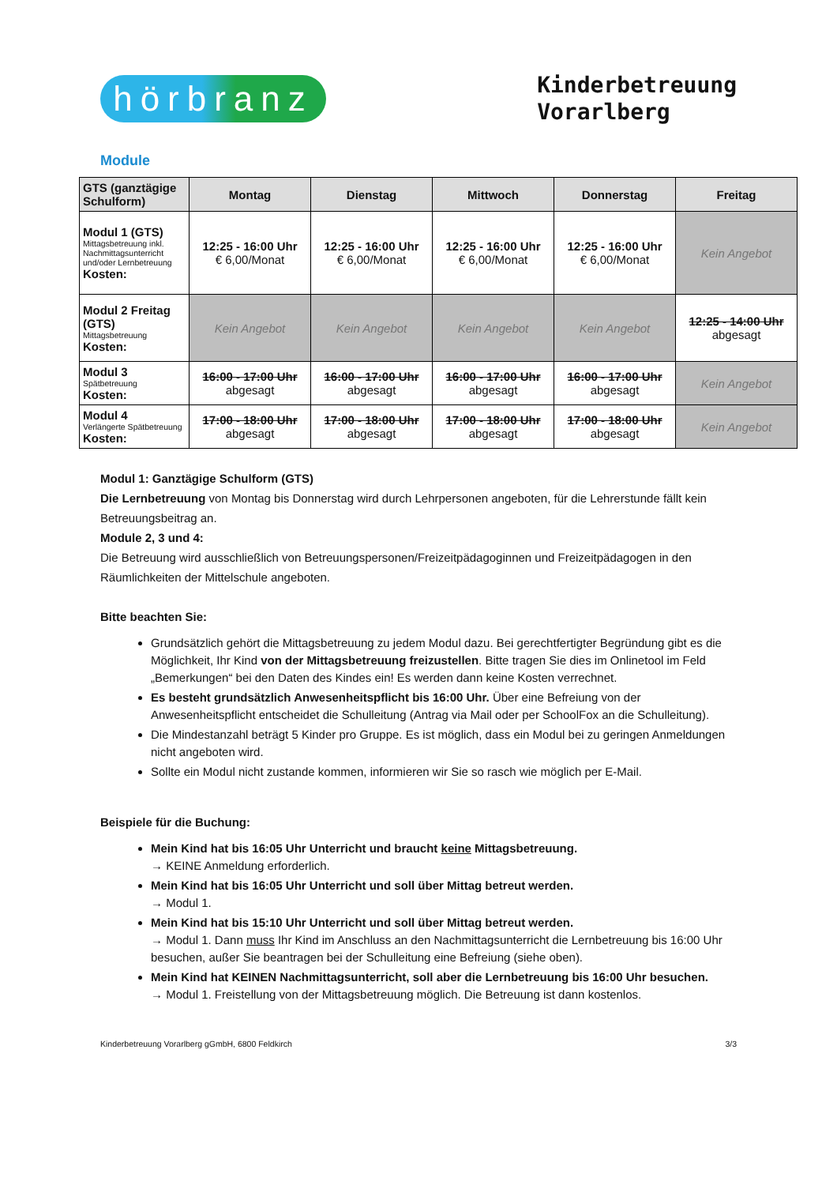hörbranz
Kinderbetreuung
Vorarlberg
Module
| GTS (ganztägige Schulform) | Montag | Dienstag | Mittwoch | Donnerstag | Freitag |
| --- | --- | --- | --- | --- | --- |
| Modul 1 (GTS) Mittagsbetreuung inkl. Nachmittagsunterricht und/oder Lernbetreuung Kosten: | 12:25 - 16:00 Uhr € 6,00/Monat | 12:25 - 16:00 Uhr € 6,00/Monat | 12:25 - 16:00 Uhr € 6,00/Monat | 12:25 - 16:00 Uhr € 6,00/Monat | Kein Angebot |
| Modul 2 Freitag (GTS) Mittagsbetreuung Kosten: | Kein Angebot | Kein Angebot | Kein Angebot | Kein Angebot | 12:25 - 14:00 Uhr abgesagt |
| Modul 3 Spätbetreuung Kosten: | 16:00 - 17:00 Uhr abgesagt | 16:00 - 17:00 Uhr abgesagt | 16:00 - 17:00 Uhr abgesagt | 16:00 - 17:00 Uhr abgesagt | Kein Angebot |
| Modul 4 Verlängerte Spätbetreuung Kosten: | 17:00 - 18:00 Uhr abgesagt | 17:00 - 18:00 Uhr abgesagt | 17:00 - 18:00 Uhr abgesagt | 17:00 - 18:00 Uhr abgesagt | Kein Angebot |
Modul 1: Ganztägige Schulform (GTS)
Die Lernbetreuung von Montag bis Donnerstag wird durch Lehrpersonen angeboten, für die Lehrerstunde fällt kein Betreuungsbeitrag an.
Module 2, 3 und 4:
Die Betreuung wird ausschließlich von Betreuungspersonen/Freizeitpädagoginnen und Freizeitpädagogen in den Räumlichkeiten der Mittelschule angeboten.
Bitte beachten Sie:
Grundsätzlich gehört die Mittagsbetreuung zu jedem Modul dazu. Bei gerechtfertigter Begründung gibt es die Möglichkeit, Ihr Kind von der Mittagsbetreuung freizustellen. Bitte tragen Sie dies im Onlinetool im Feld „Bemerkungen“ bei den Daten des Kindes ein! Es werden dann keine Kosten verrechnet.
Es besteht grundsätzlich Anwesenheitspflicht bis 16:00 Uhr. Über eine Befreiung von der Anwesenheitspflicht entscheidet die Schulleitung (Antrag via Mail oder per SchoolFox an die Schulleitung).
Die Mindestanzahl beträgt 5 Kinder pro Gruppe. Es ist möglich, dass ein Modul bei zu geringen Anmeldungen nicht angeboten wird.
Sollte ein Modul nicht zustande kommen, informieren wir Sie so rasch wie möglich per E-Mail.
Beispiele für die Buchung:
Mein Kind hat bis 16:05 Uhr Unterricht und braucht keine Mittagsbetreuung.
→ KEINE Anmeldung erforderlich.
Mein Kind hat bis 16:05 Uhr Unterricht und soll über Mittag betreut werden.
→ Modul 1.
Mein Kind hat bis 15:10 Uhr Unterricht und soll über Mittag betreut werden.
→ Modul 1. Dann muss Ihr Kind im Anschluss an den Nachmittagsunterricht die Lernbetreuung bis 16:00 Uhr besuchen, außer Sie beantragen bei der Schulleitung eine Befreiung (siehe oben).
Mein Kind hat KEINEN Nachmittagsunterricht, soll aber die Lernbetreuung bis 16:00 Uhr besuchen.
→ Modul 1. Freistellung von der Mittagsbetreuung möglich. Die Betreuung ist dann kostenlos.
Kinderbetreuung Vorarlberg gGmbH, 6800 Feldkirch 3/3